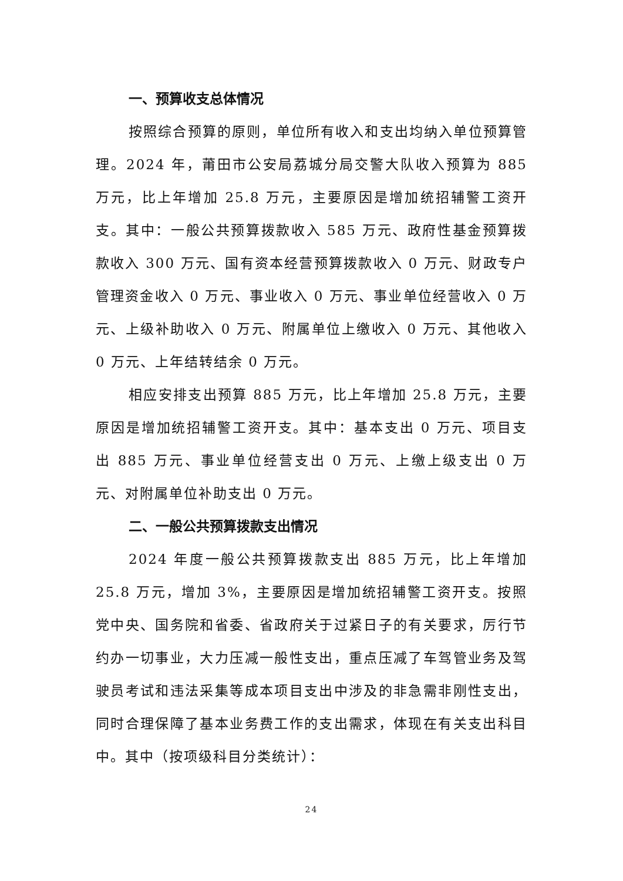一、预算收支总体情况
按照综合预算的原则，单位所有收入和支出均纳入单位预算管理。2024 年，莆田市公安局荔城分局交警大队收入预算为 885 万元，比上年增加 25.8 万元，主要原因是增加统招辅警工资开支。其中：一般公共预算拨款收入 585 万元、政府性基金预算拨款收入 300 万元、国有资本经营预算拨款收入 0 万元、财政专户管理资金收入 0 万元、事业收入 0 万元、事业单位经营收入 0 万元、上级补助收入 0 万元、附属单位上缴收入 0 万元、其他收入 0 万元、上年结转结余 0 万元。
相应安排支出预算 885 万元，比上年增加 25.8 万元，主要原因是增加统招辅警工资开支。其中：基本支出 0 万元、项目支出 885 万元、事业单位经营支出 0 万元、上缴上级支出 0 万元、对附属单位补助支出 0 万元。
二、一般公共预算拨款支出情况
2024 年度一般公共预算拨款支出 885 万元，比上年增加 25.8 万元，增加 3%，主要原因是增加统招辅警工资开支。按照党中央、国务院和省委、省政府关于过紧日子的有关要求，厉行节约办一切事业，大力压减一般性支出，重点压减了车驾管业务及驾驶员考试和违法采集等成本项目支出中涉及的非急需非刚性支出，同时合理保障了基本业务费工作的支出需求，体现在有关支出科目中。其中（按项级科目分类统计）：
24